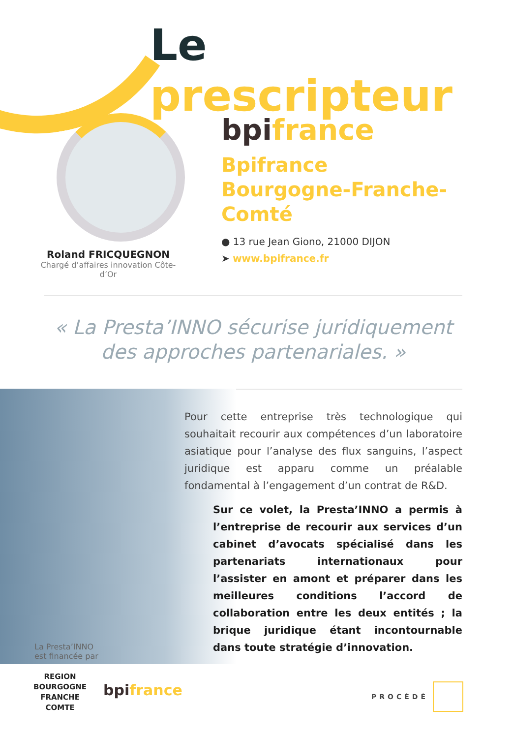Le prescripteur
Roland FRICQUEGNON
Chargé d’affaires innovation Côte-d’Or
bpifrance
Bpifrance
Bourgogne-Franche-Comté
● 13 rue Jean Giono, 21000 DIJON
➤ www.bpifrance.fr
« La Presta’INNO sécurise juridiquement
des approches partenariales. »
Pour cette entreprise très technologique qui souhaitait recourir aux compétences d’un laboratoire asiatique pour l’analyse des flux sanguins, l’aspect juridique est apparu comme un préalable fondamental à l’engagement d’un contrat de R&D.
Sur ce volet, la Presta’INNO a permis à l’entreprise de recourir aux services d’un cabinet d’avocats spécialisé dans les partenariats internationaux pour l’assister en amont et préparer dans les meilleures conditions l’accord de collaboration entre les deux entités ; la brique juridique étant incontournable dans toute stratégie d’innovation.
La Presta’INNO
est financée par
REGION
BOURGOGNE
FRANCHE
COMTE
bpifrance PROCÉDÉ